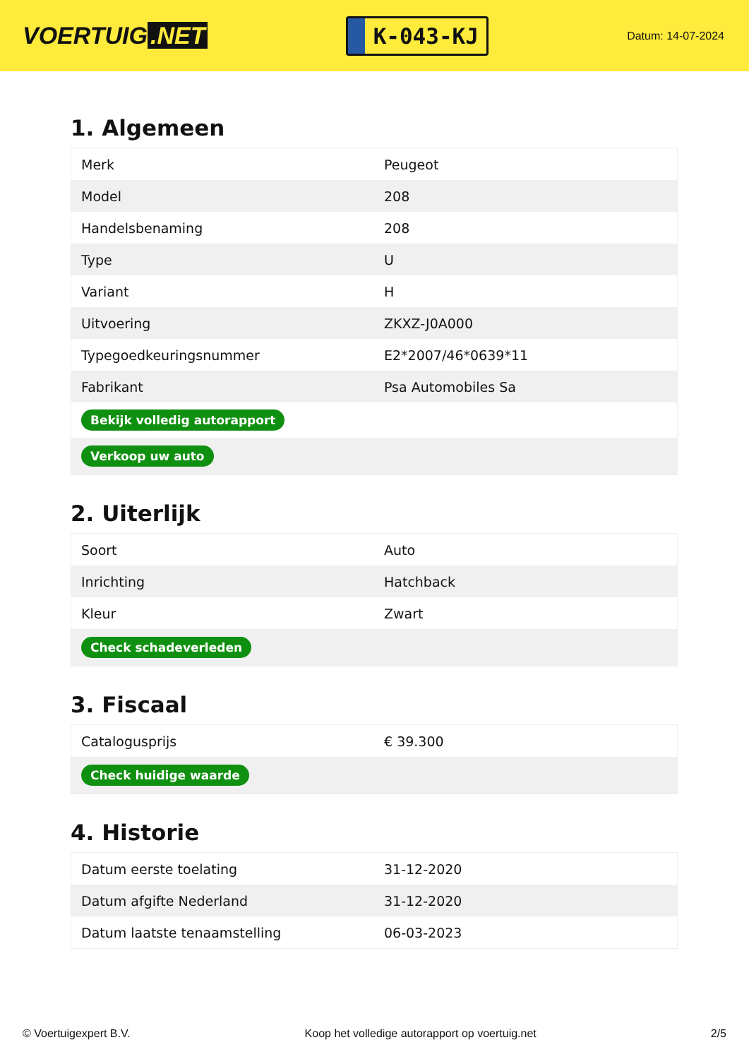VOERTUIG.NET
K-043-KJ
Datum: 14-07-2024
1. Algemeen
| Merk | Peugeot |
| Model | 208 |
| Handelsbenaming | 208 |
| Type | U |
| Variant | H |
| Uitvoering | ZKXZ-J0A000 |
| Typegoedkeuringsnummer | E2*2007/46*0639*11 |
| Fabrikant | Psa Automobiles Sa |
| Bekijk volledig autorapport | |
| Verkoop uw auto | |
2. Uiterlijk
| Soort | Auto |
| Inrichting | Hatchback |
| Kleur | Zwart |
| Check schadeverleden | |
3. Fiscaal
| Catalogusprijs | € 39.300 |
| Check huidige waarde | |
4. Historie
| Datum eerste toelating | 31-12-2020 |
| Datum afgifte Nederland | 31-12-2020 |
| Datum laatste tenaamstelling | 06-03-2023 |
© Voertuigexpert B.V. Koop het volledige autorapport op voertuig.net 2/5